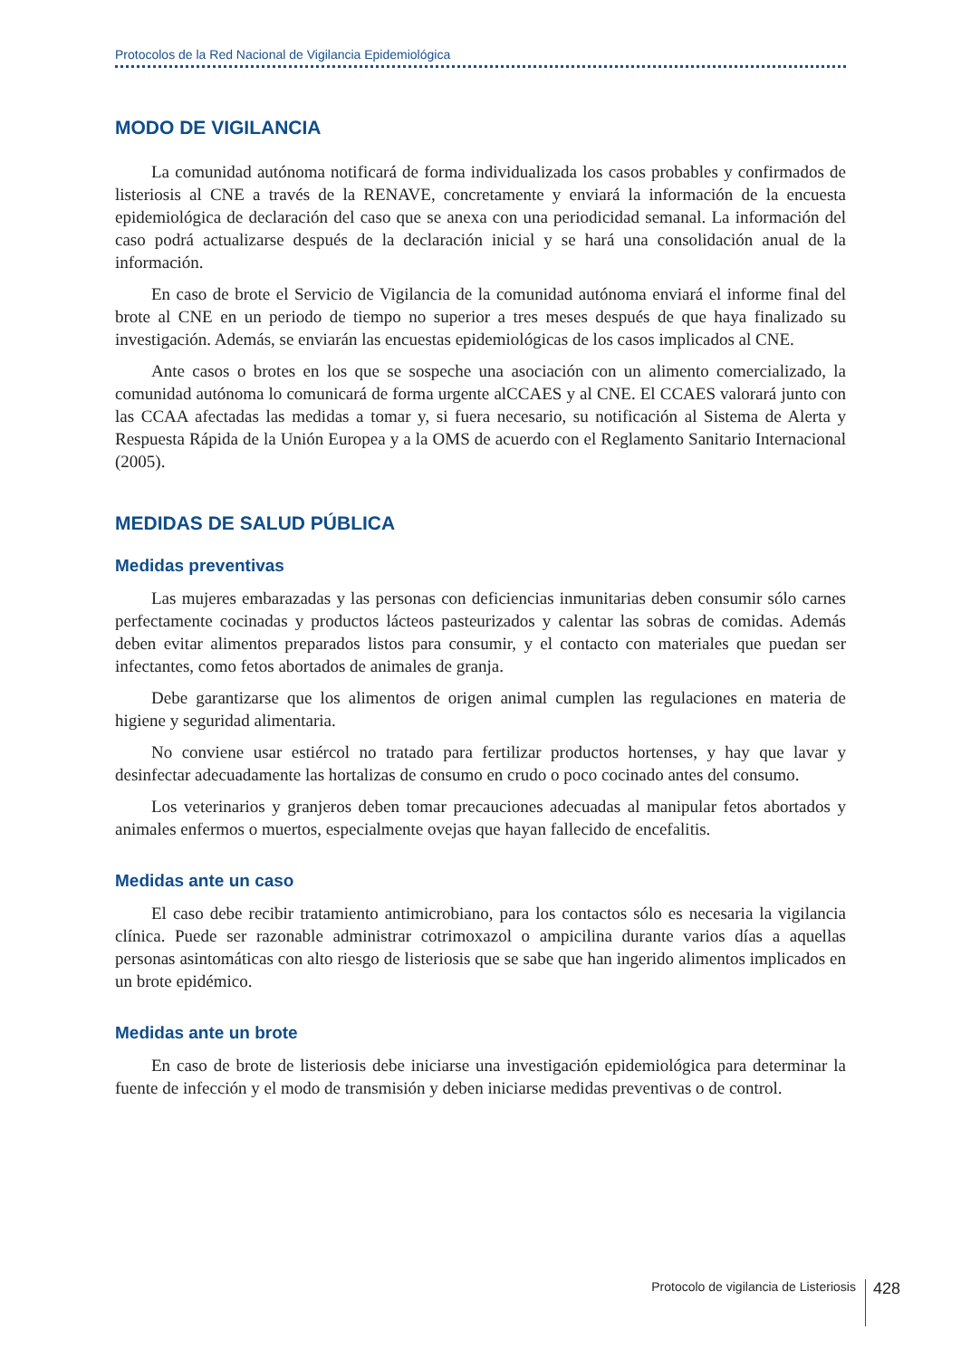Protocolos de la Red Nacional de Vigilancia Epidemiológica
MODO DE VIGILANCIA
La comunidad autónoma notificará de forma individualizada los casos probables y confirmados de listeriosis al CNE a través de la RENAVE, concretamente y enviará la información de la encuesta epidemiológica de declaración del caso que se anexa con una periodicidad semanal. La información del caso podrá actualizarse después de la declaración inicial y se hará una consolidación anual de la información.
En caso de brote el Servicio de Vigilancia de la comunidad autónoma enviará el informe final del brote al CNE en un periodo de tiempo no superior a tres meses después de que haya finalizado su investigación. Además, se enviarán las encuestas epidemiológicas de los casos implicados al CNE.
Ante casos o brotes en los que se sospeche una asociación con un alimento comercializado, la comunidad autónoma lo comunicará de forma urgente alCCAES y al CNE. El CCAES valorará junto con las CCAA afectadas las medidas a tomar y, si fuera necesario, su notificación al Sistema de Alerta y Respuesta Rápida de la Unión Europea y a la OMS de acuerdo con el Reglamento Sanitario Internacional (2005).
MEDIDAS DE SALUD PÚBLICA
Medidas preventivas
Las mujeres embarazadas y las personas con deficiencias inmunitarias deben consumir sólo carnes perfectamente cocinadas y productos lácteos pasteurizados y calentar las sobras de comidas. Además deben evitar alimentos preparados listos para consumir, y el contacto con materiales que puedan ser infectantes, como fetos abortados de animales de granja.
Debe garantizarse que los alimentos de origen animal cumplen las regulaciones en materia de higiene y seguridad alimentaria.
No conviene usar estiércol no tratado para fertilizar productos hortenses, y hay que lavar y desinfectar adecuadamente las hortalizas de consumo en crudo o poco cocinado antes del consumo.
Los veterinarios y granjeros deben tomar precauciones adecuadas al manipular fetos abortados y animales enfermos o muertos, especialmente ovejas que hayan fallecido de encefalitis.
Medidas ante un caso
El caso debe recibir tratamiento antimicrobiano, para los contactos sólo es necesaria la vigilancia clínica. Puede ser razonable administrar cotrimoxazol o ampicilina durante varios días a aquellas personas asintomáticas con alto riesgo de listeriosis que se sabe que han ingerido alimentos implicados en un brote epidémico.
Medidas ante un brote
En caso de brote de listeriosis debe iniciarse una investigación epidemiológica para determinar la fuente de infección y el modo de transmisión y deben iniciarse medidas preventivas o de control.
Protocolo de vigilancia de Listeriosis
428